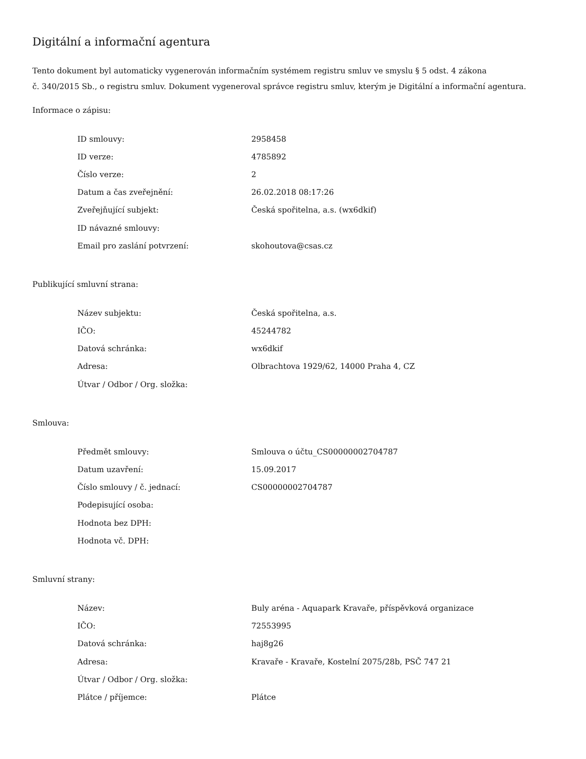Digitální a informační agentura
Tento dokument byl automaticky vygenerován informačním systémem registru smluv ve smyslu § 5 odst. 4 zákona
č. 340/2015 Sb., o registru smluv. Dokument vygeneroval správce registru smluv, kterým je Digitální a informační agentura.
Informace o zápisu:
| ID smlouvy: | 2958458 |
| ID verze: | 4785892 |
| Číslo verze: | 2 |
| Datum a čas zveřejnění: | 26.02.2018 08:17:26 |
| Zveřejňující subjekt: | Česká spořitelna, a.s. (wx6dkif) |
| ID návazné smlouvy: | |
| Email pro zaslání potvrzení: | skohoutova@csas.cz |
Publikující smluvní strana:
| Název subjektu: | Česká spořitelna, a.s. |
| IČO: | 45244782 |
| Datová schránka: | wx6dkif |
| Adresa: | Olbrachtova 1929/62, 14000 Praha 4, CZ |
| Útvar / Odbor / Org. složka: | |
Smlouva:
| Předmět smlouvy: | Smlouva o účtu_CS00000002704787 |
| Datum uzavření: | 15.09.2017 |
| Číslo smlouvy / č. jednací: | CS00000002704787 |
| Podepisující osoba: | |
| Hodnota bez DPH: | |
| Hodnota vč. DPH: | |
Smluvní strany:
| Název: | Buly aréna - Aquapark Kravaře, příspěvková organizace |
| IČO: | 72553995 |
| Datová schránka: | haj8g26 |
| Adresa: | Kravaře - Kravaře, Kostelní 2075/28b, PSČ 747 21 |
| Útvar / Odbor / Org. složka: | |
| Plátce / příjemce: | Plátce |